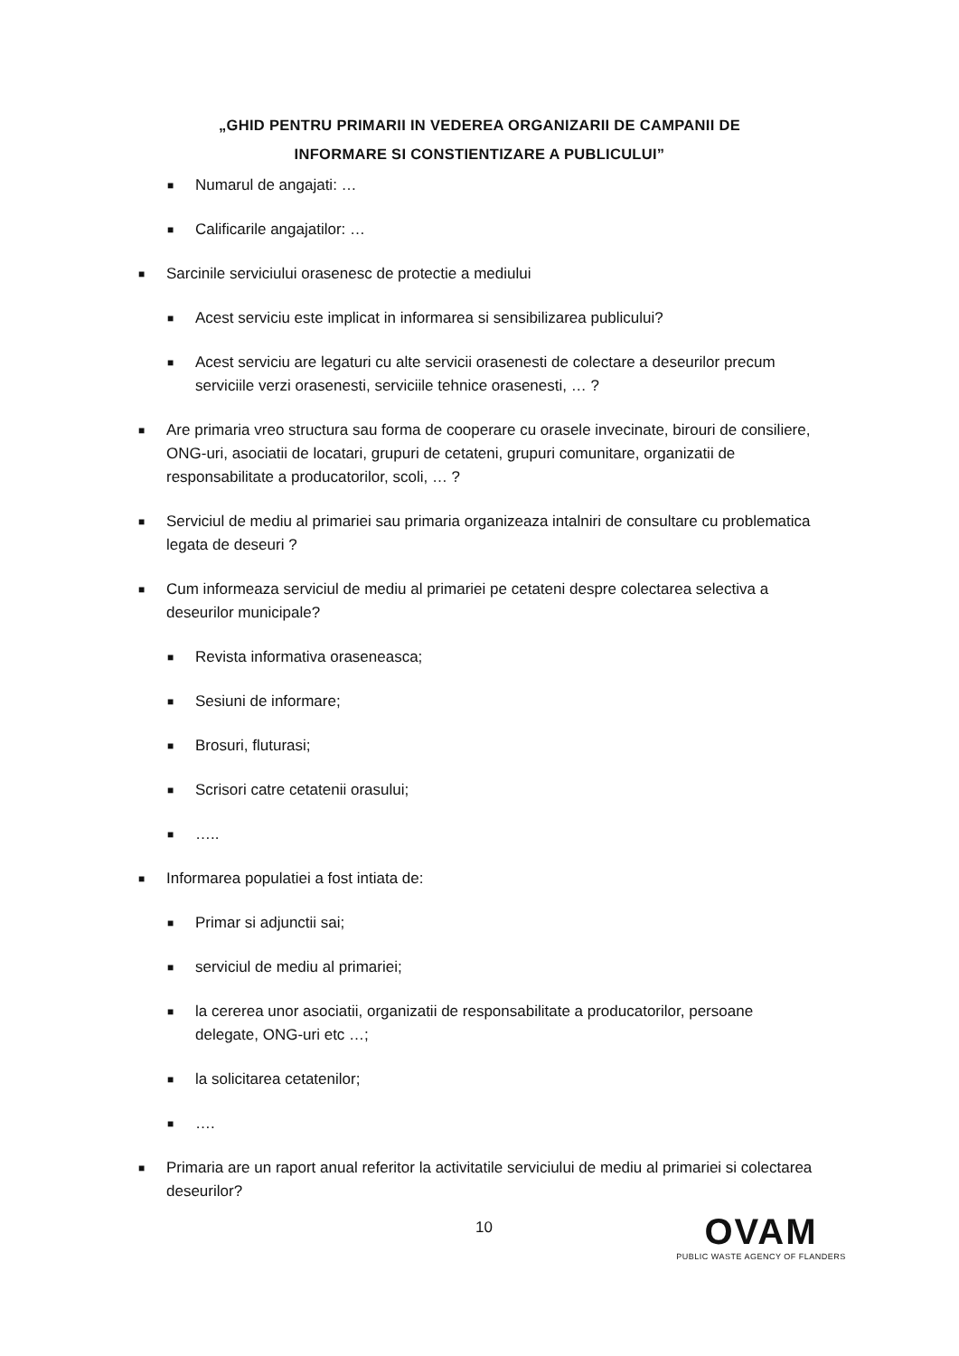„GHID PENTRU PRIMARII IN VEDEREA ORGANIZARII DE CAMPANII DE
INFORMARE SI CONSTIENTIZARE A PUBLICULUI”
■ Numarul de angajati: …
■ Calificarile angajatilor: …
■ Sarcinile serviciului orasenesc de protectie a mediului
■ Acest serviciu este implicat in informarea si sensibilizarea publicului?
■ Acest serviciu are legaturi cu alte servicii orasenesti de colectare a deseurilor precum serviciile verzi orasenesti, serviciile tehnice orasenesti, … ?
■ Are primaria vreo structura sau forma de cooperare cu orasele invecinate, birouri de consiliere, ONG-uri, asociatii de locatari, grupuri de cetateni, grupuri comunitare, organizatii de responsabilitate a producatorilor, scoli, … ?
■ Serviciul de mediu al primariei sau primaria organizeaza intalniri de consultare cu problematica legata de deseuri ?
■ Cum informeaza serviciul de mediu al primariei pe cetateni despre colectarea selectiva a deseurilor municipale?
■ Revista informativa oraseneasca;
■ Sesiuni de informare;
■ Brosuri, fluturasi;
■ Scrisori catre cetatenii orasului;
■ …..
■ Informarea populatiei a fost intiata de:
■ Primar si adjunctii sai;
■ serviciul de mediu al primariei;
■ la cererea unor asociatii, organizatii de responsabilitate a producatorilor, persoane delegate, ONG-uri etc …;
■ la solicitarea cetatenilor;
■ ….
■ Primaria are un raport anual referitor la activitatile serviciului de mediu al primariei si colectarea deseurilor?
10
OVAM
PUBLIC WASTE AGENCY OF FLANDERS